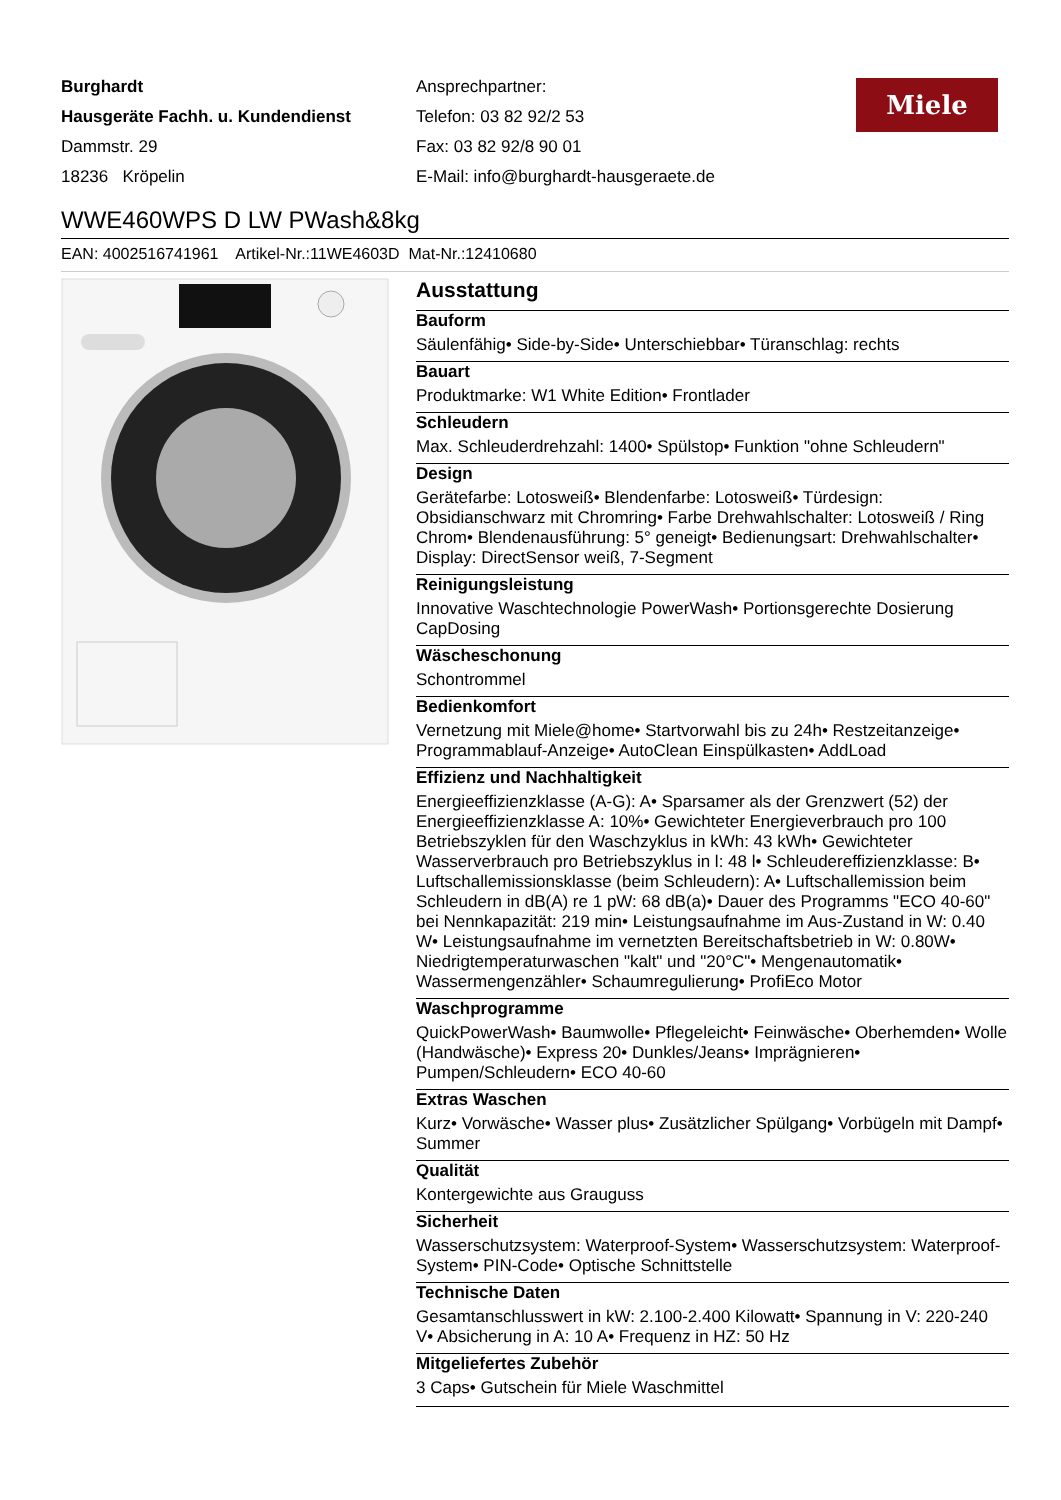Burghardt
Hausgeräte Fachh. u. Kundendienst
Dammstr. 29
18236 Kröpelin
Ansprechpartner:
Telefon: 03 82 92/2 53
Fax: 03 82 92/8 90 01
E-Mail: info@burghardt-hausgeraete.de
Miele
WWE460WPS D LW PWash&8kg
EAN: 4002516741961 Artikel-Nr.:11WE4603D Mat-Nr.:12410680
Ausstattung
Bauform
Säulenfähig• Side-by-Side• Unterschiebbar• Türanschlag: rechts
Bauart
Produktmarke: W1 White Edition• Frontlader
Schleudern
Max. Schleuderdrehzahl: 1400• Spülstop• Funktion "ohne Schleudern"
Design
Gerätefarbe: Lotosweiß• Blendenfarbe: Lotosweiß• Türdesign: Obsidianschwarz mit Chromring• Farbe Drehwahlschalter: Lotosweiß / Ring Chrom• Blendenausführung: 5° geneigt• Bedienungsart: Drehwahlschalter• Display: DirectSensor weiß, 7-Segment
Reinigungsleistung
Innovative Waschtechnologie PowerWash• Portionsgerechte Dosierung CapDosing
Wäscheschonung
Schontrommel
Bedienkomfort
Vernetzung mit Miele@home• Startvorwahl bis zu 24h• Restzeitanzeige• Programmablauf-Anzeige• AutoClean Einspülkasten• AddLoad
Effizienz und Nachhaltigkeit
Energieeffizienzklasse (A-G): A• Sparsamer als der Grenzwert (52) der Energieeffizienzklasse A: 10%• Gewichteter Energieverbrauch pro 100 Betriebszyklen für den Waschzyklus in kWh: 43 kWh• Gewichteter Wasserverbrauch pro Betriebszyklus in l: 48 l• Schleudereffizienzklasse: B• Luftschallemissionsklasse (beim Schleudern): A• Luftschallemission beim Schleudern in dB(A) re 1 pW: 68 dB(a)• Dauer des Programms "ECO 40-60" bei Nennkapazität: 219 min• Leistungsaufnahme im Aus-Zustand in W: 0.40 W• Leistungsaufnahme im vernetzten Bereitschaftsbetrieb in W: 0.80W• Niedrigtemperaturwaschen "kalt" und "20°C"• Mengenautomatik• Wassermengenzähler• Schaumregulierung• ProfiEco Motor
Waschprogramme
QuickPowerWash• Baumwolle• Pflegeleicht• Feinwäsche• Oberhemden• Wolle (Handwäsche)• Express 20• Dunkles/Jeans• Imprägnieren• Pumpen/Schleudern• ECO 40-60
Extras Waschen
Kurz• Vorwäsche• Wasser plus• Zusätzlicher Spülgang• Vorbügeln mit Dampf• Summer
Qualität
Kontergewichte aus Grauguss
Sicherheit
Wasserschutzsystem: Waterproof-System• Wasserschutzsystem: Waterproof-System• PIN-Code• Optische Schnittstelle
Technische Daten
Gesamtanschlusswert in kW: 2.100-2.400 Kilowatt• Spannung in V: 220-240 V• Absicherung in A: 10 A• Frequenz in HZ: 50 Hz
Mitgeliefertes Zubehör
3 Caps• Gutschein für Miele Waschmittel